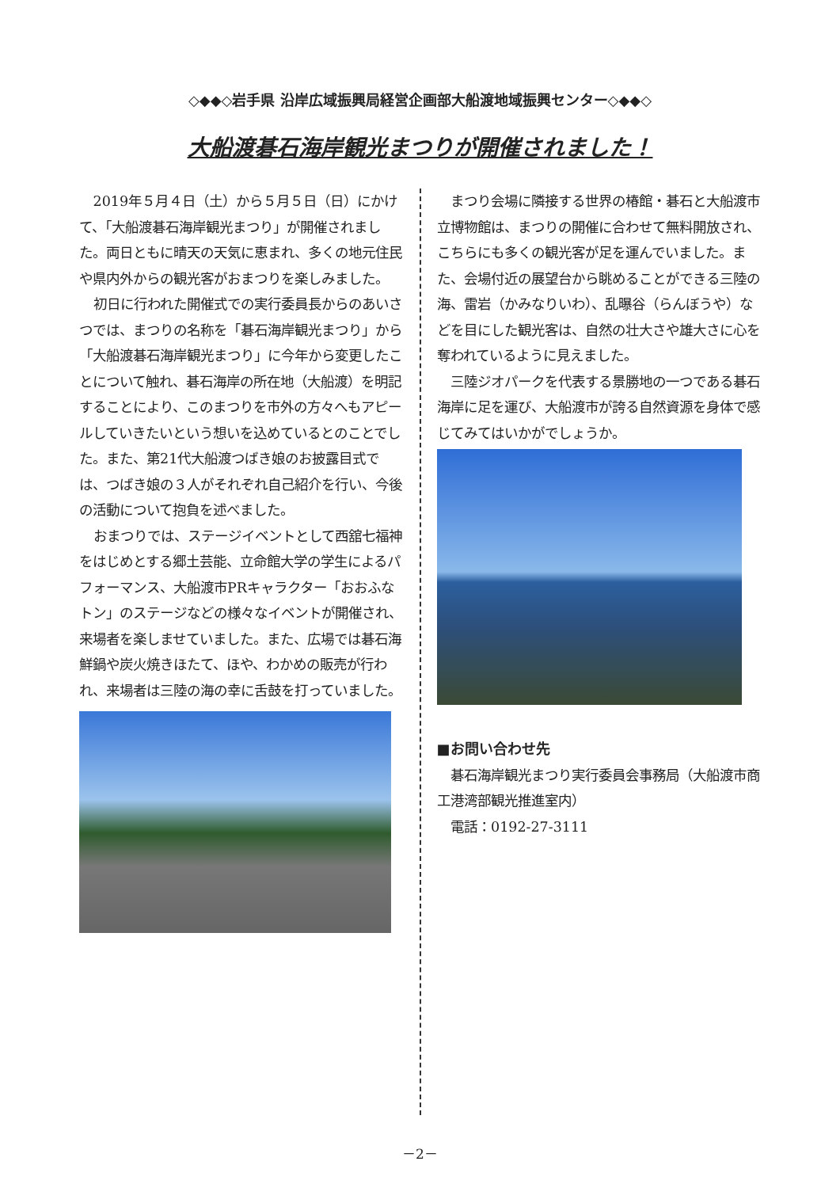◇◆◆◇岩手県 沿岸広域振興局経営企画部大船渡地域振興センター◇◆◆◇
大船渡碁石海岸観光まつりが開催されました！
2019年５月４日（土）から５月５日（日）にかけて、「大船渡碁石海岸観光まつり」が開催されました。両日ともに晴天の天気に恵まれ、多くの地元住民や県内外からの観光客がおまつりを楽しみました。
初日に行われた開催式での実行委員長からのあいさつでは、まつりの名称を「碁石海岸観光まつり」から「大船渡碁石海岸観光まつり」に今年から変更したことについて触れ、碁石海岸の所在地（大船渡）を明記することにより、このまつりを市外の方々へもアピールしていきたいという想いを込めているとのことでした。また、第21代大船渡つばき娘のお披露目式では、つばき娘の３人がそれぞれ自己紹介を行い、今後の活動について抱負を述べました。
おまつりでは、ステージイベントとして西舘七福神をはじめとする郷土芸能、立命館大学の学生によるパフォーマンス、大船渡市PRキャラクター「おおふなトン」のステージなどの様々なイベントが開催され、来場者を楽しませていました。また、広場では碁石海鮮鍋や炭火焼きほたて、ほや、わかめの販売が行われ、来場者は三陸の海の幸に舌鼓を打っていました。
まつり会場に隣接する世界の椿館・碁石と大船渡市立博物館は、まつりの開催に合わせて無料開放され、こちらにも多くの観光客が足を運んでいました。また、会場付近の展望台から眺めることができる三陸の海、雷岩（かみなりいわ）、乱曝谷（らんぼうや）などを目にした観光客は、自然の壮大さや雄大さに心を奪われているように見えました。
三陸ジオパークを代表する景勝地の一つである碁石海岸に足を運び、大船渡市が誇る自然資源を身体で感じてみてはいかがでしょうか。
■お問い合わせ先
碁石海岸観光まつり実行委員会事務局（大船渡市商工港湾部観光推進室内）
電話：0192-27-3111
－2－